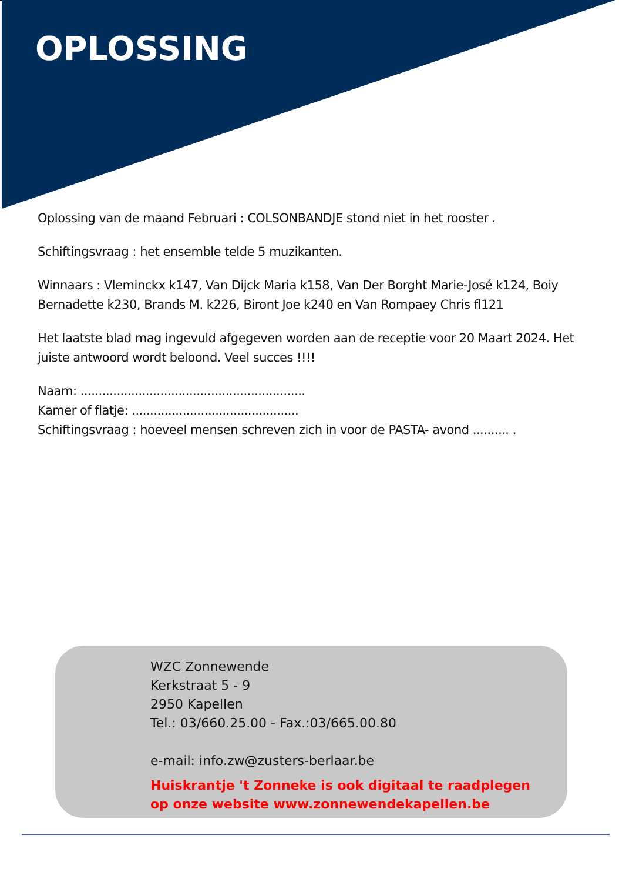OPLOSSING
Oplossing van de maand Februari : COLSONBANDJE stond niet in het rooster .
Schiftingsvraag : het ensemble telde 5 muzikanten.
Winnaars : Vleminckx k147, Van Dijck Maria k158, Van Der Borght Marie-José k124, Boiy Bernadette k230, Brands M. k226, Biront Joe k240 en Van Rompaey Chris fl121
Het laatste blad mag ingevuld afgegeven worden aan de receptie voor 20 Maart 2024. Het juiste antwoord wordt beloond. Veel succes !!!!
Naam: ..............................................................
Kamer of flatje: ..............................................
Schiftingsvraag : hoeveel mensen schreven zich in voor de PASTA- avond .......... .
WZC Zonnewende
Kerkstraat 5 - 9
2950 Kapellen
Tel.: 03/660.25.00 - Fax.:03/665.00.80
e-mail: info.zw@zusters-berlaar.be
Huiskrantje 't Zonneke is ook digitaal te raadplegen
op onze website www.zonnewendekapellen.be